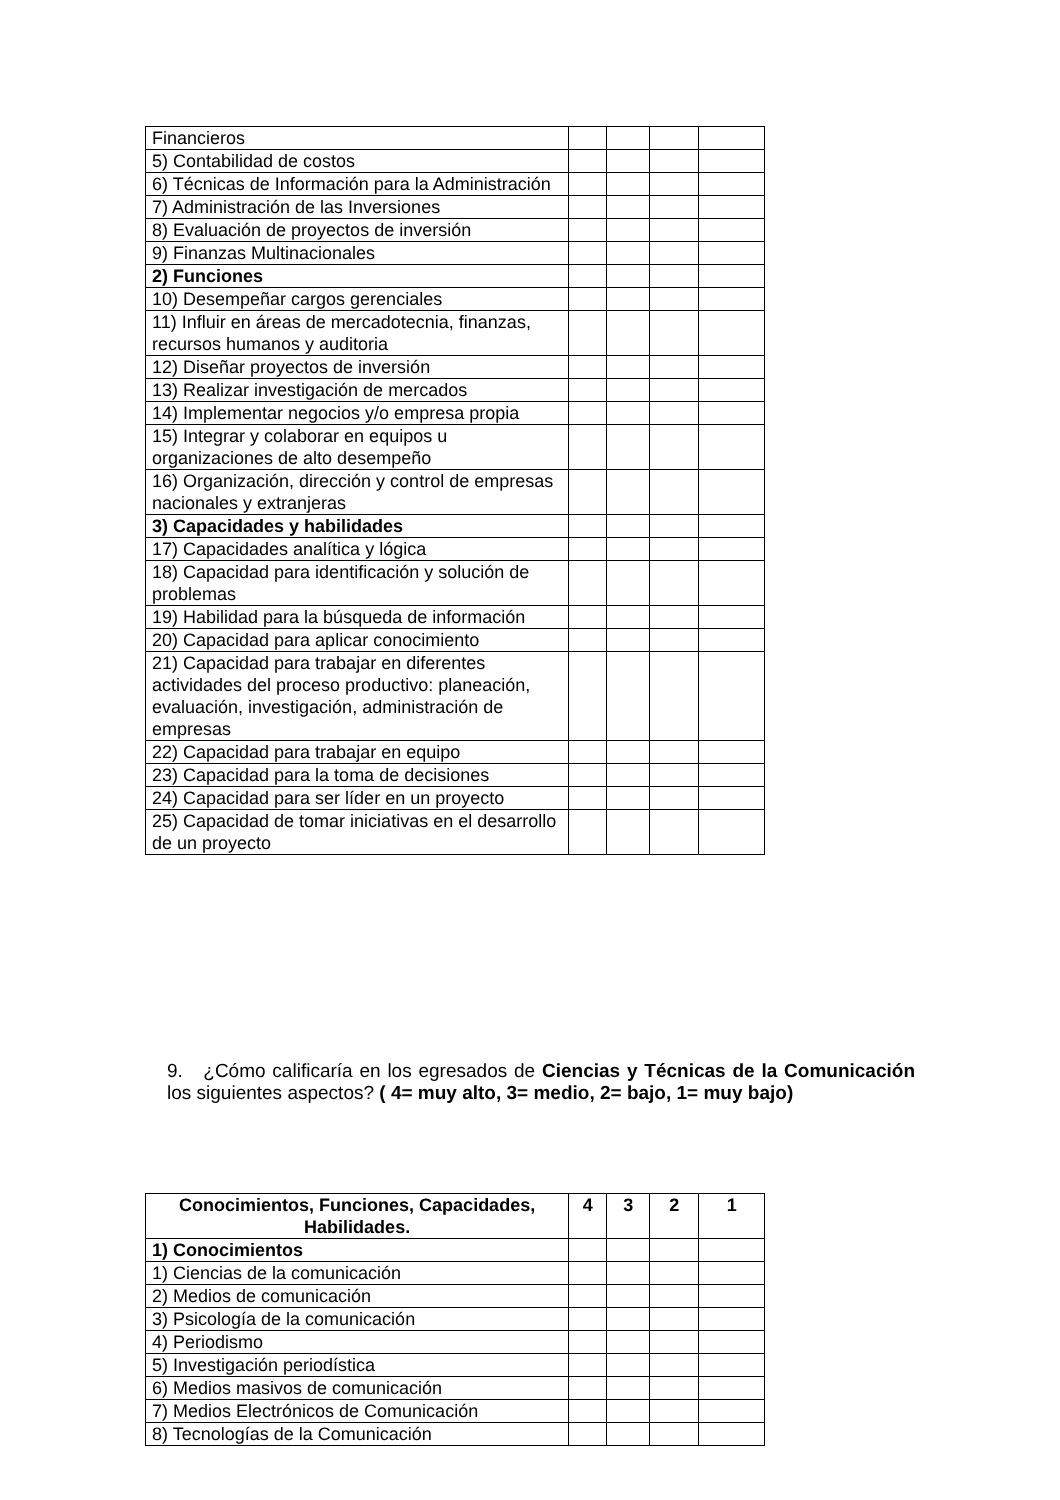| Financieros | | | | |
| 5) Contabilidad de costos | | | | |
| 6) Técnicas de Información para la Administración | | | | |
| 7) Administración de las Inversiones | | | | |
| 8) Evaluación de proyectos de inversión | | | | |
| 9) Finanzas Multinacionales | | | | |
| 2) Funciones | | | | |
| 10) Desempeñar cargos gerenciales | | | | |
| 11) Influir en áreas de mercadotecnia, finanzas, recursos humanos y auditoria | | | | |
| 12) Diseñar proyectos de inversión | | | | |
| 13) Realizar investigación de mercados | | | | |
| 14) Implementar negocios y/o empresa propia | | | | |
| 15) Integrar y colaborar en equipos u organizaciones de alto desempeño | | | | |
| 16) Organización, dirección y control de empresas nacionales y extranjeras | | | | |
| 3) Capacidades y habilidades | | | | |
| 17) Capacidades analítica y lógica | | | | |
| 18) Capacidad para identificación y solución de problemas | | | | |
| 19) Habilidad para la búsqueda de información | | | | |
| 20) Capacidad para aplicar conocimiento | | | | |
| 21) Capacidad para trabajar en diferentes actividades del proceso productivo: planeación, evaluación, investigación, administración de empresas | | | | |
| 22) Capacidad para trabajar en equipo | | | | |
| 23) Capacidad para la toma de decisiones | | | | |
| 24) Capacidad para ser líder en un proyecto | | | | |
| 25) Capacidad de tomar iniciativas en el desarrollo de un proyecto | | | | |
9. ¿Cómo calificaría en los egresados de Ciencias y Técnicas de la Comunicación los siguientes aspectos? ( 4= muy alto, 3= medio, 2= bajo, 1= muy bajo)
| Conocimientos, Funciones, Capacidades, Habilidades. | 4 | 3 | 2 | 1 |
| --- | --- | --- | --- | --- |
| 1) Conocimientos | | | | |
| 1) Ciencias de la comunicación | | | | |
| 2) Medios de comunicación | | | | |
| 3) Psicología de la comunicación | | | | |
| 4) Periodismo | | | | |
| 5) Investigación periodística | | | | |
| 6) Medios masivos de comunicación | | | | |
| 7) Medios Electrónicos de Comunicación | | | | |
| 8) Tecnologías de la Comunicación | | | | |